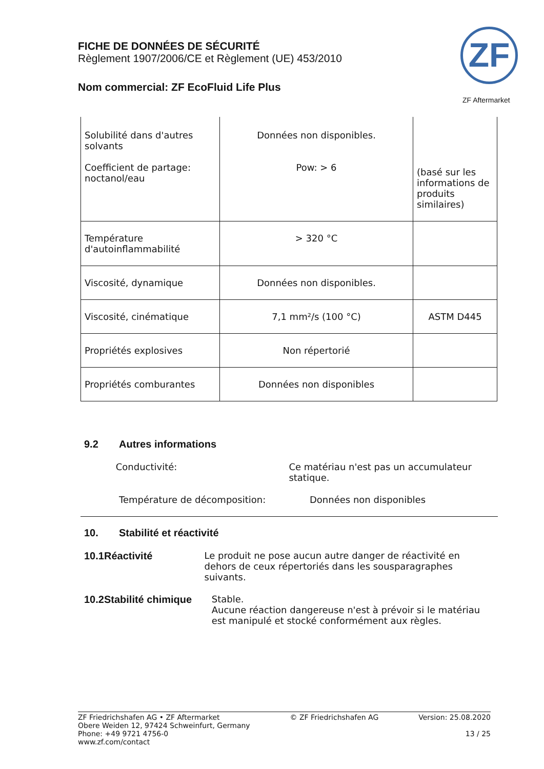FICHE DE DONNÉES DE SÉCURITÉ
Règlement 1907/2006/CE et Règlement (UE) 453/2010
Nom commercial: ZF EcoFluid Life Plus
ZF
ZF Aftermarket
| Solubilité dans d'autres solvants Coefficient de partage: noctanol/eau | Données non disponibles. Pow: > 6 | (basé sur les informations de produits similaires) |
| Température d'autoinflammabilité | > 320 °C | |
| Viscosité, dynamique | Données non disponibles. | |
| Viscosité, cinématique | 7,1 mm²/s (100 °C) | ASTM D445 |
| Propriétés explosives | Non répertorié | |
| Propriétés comburantes | Données non disponibles | |
9.2 Autres informations
Conductivité: Ce matériau n'est pas un accumulateur statique.
Température de décomposition: Données non disponibles
10. Stabilité et réactivité
10.1 Réactivité Le produit ne pose aucun autre danger de réactivité en dehors de ceux répertoriés dans les sousparagraphes suivants.
10.2 Stabilité chimique Stable.
Aucune réaction dangereuse n'est à prévoir si le matériau est manipulé et stocké conformément aux règles.
ZF Friedrichshafen AG • ZF Aftermarket
Obere Weiden 12, 97424 Schweinfurt, Germany
Phone: +49 9721 4756-0
www.zf.com/contact
© ZF Friedrichshafen AG Version: 25.08.2020
13 / 25